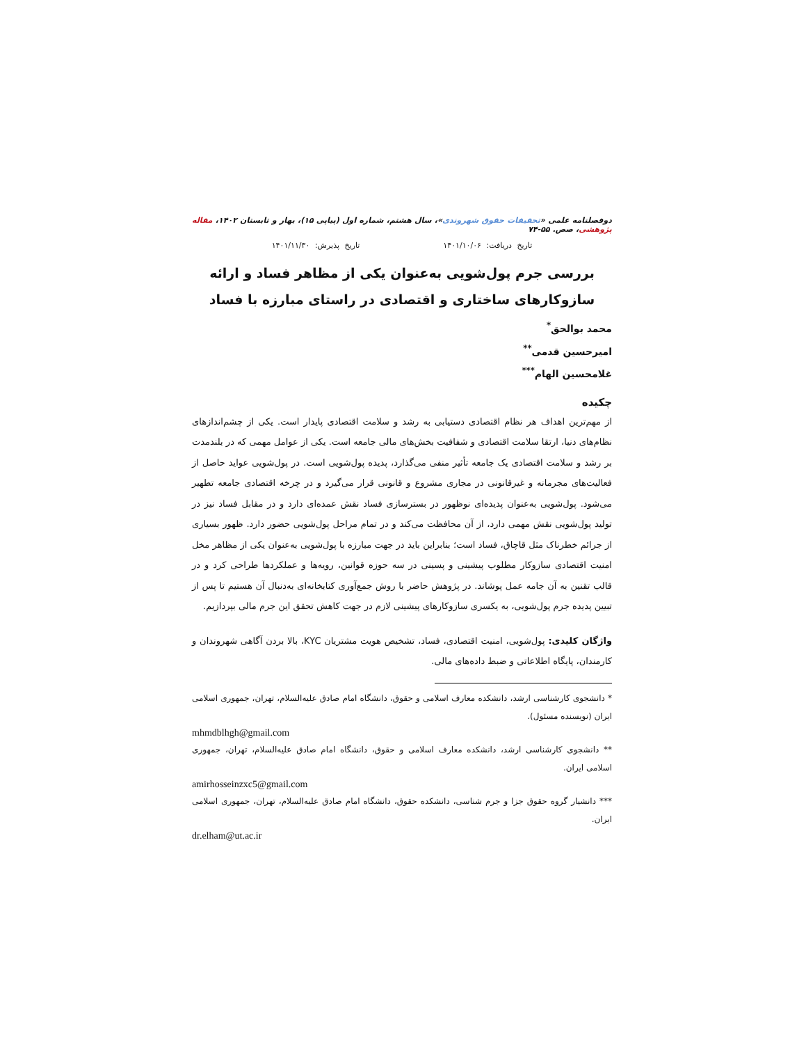دوفصلنامه علمی «تحقیقات حقوق شهروندی»، سال هشتم، شماره اول (پیاپی ۱۵)، بهار و تابستان ۱۴۰۲، مقاله پژوهشی، صص. ۵۵-۷۴
تاریخ دریافت: ۱۴۰۱/۱۰/۰۶ تاریخ پذیرش: ۱۴۰۱/۱۱/۳۰
بررسی جرم پول‌شویی به‌عنوان یکی از مظاهر فساد و ارائه سازوکارهای ساختاری و اقتصادی در راستای مبارزه با فساد
محمد بوالحق<sup>*</sup>
امیرحسین قدمی<sup>**</sup>
غلامحسین الهام<sup>***</sup>
چکیده
از مهم‌ترین اهداف هر نظام اقتصادی دستیابی به رشد و سلامت اقتصادی پایدار است. یکی از چشم‌اندازهای نظام‌های دنیا، ارتقا سلامت اقتصادی و شفافیت بخش‌های مالی جامعه است. یکی از عوامل مهمی که در بلندمدت بر رشد و سلامت اقتصادی یک جامعه تأثیر منفی می‌گذارد، پدیده پول‌شویی است. در پول‌شویی عواید حاصل از فعالیت‌های مجرمانه و غیرقانونی در مجاری مشروع و قانونی قرار می‌گیرد و در چرخه اقتصادی جامعه تطهیر می‌شود. پول‌شویی به‌عنوان پدیده‌ای نوظهور در بسترسازی فساد نقش عمده‌ای دارد و در مقابل فساد نیز در تولید پول‌شویی نقش مهمی دارد، از آن محافظت می‌کند و در تمام مراحل پول‌شویی حضور دارد. ظهور بسیاری از جرائم خطرناک مثل قاچاق، فساد است؛ بنابراین باید در جهت مبارزه با پول‌شویی به‌عنوان یکی از مظاهر مخل امنیت اقتصادی سازوکار مطلوب پیشینی و پسینی در سه حوزه قوانین، رویه‌ها و عملکردها طراحی کرد و در قالب تقنین به آن جامه عمل پوشاند. در پژوهش حاضر با روش جمع‌آوری کتابخانه‌ای به‌دنبال آن هستیم تا پس از تبیین پدیده جرم پول‌شویی، به یکسری سازوکارهای پیشینی لازم در جهت کاهش تحقق این جرم مالی بپردازیم.
واژگان کلیدی: پول‌شویی، امنیت اقتصادی، فساد، تشخیص هویت مشتریان KYC، بالا بردن آگاهی شهروندان و کارمندان، پایگاه اطلاعاتی و ضبط داده‌های مالی.
* دانشجوی کارشناسی ارشد، دانشکده معارف اسلامی و حقوق، دانشگاه امام صادق علیه‌السلام، تهران، جمهوری اسلامی ایران (نویسنده مسئول).
mhmdblhgh@gmail.com
** دانشجوی کارشناسی ارشد، دانشکده معارف اسلامی و حقوق، دانشگاه امام صادق علیه‌السلام، تهران، جمهوری اسلامی ایران.
amirhosseinzxc5@gmail.com
*** دانشیار گروه حقوق جزا و جرم شناسی، دانشکده حقوق، دانشگاه امام صادق علیه‌السلام، تهران، جمهوری اسلامی ایران.
dr.elham@ut.ac.ir